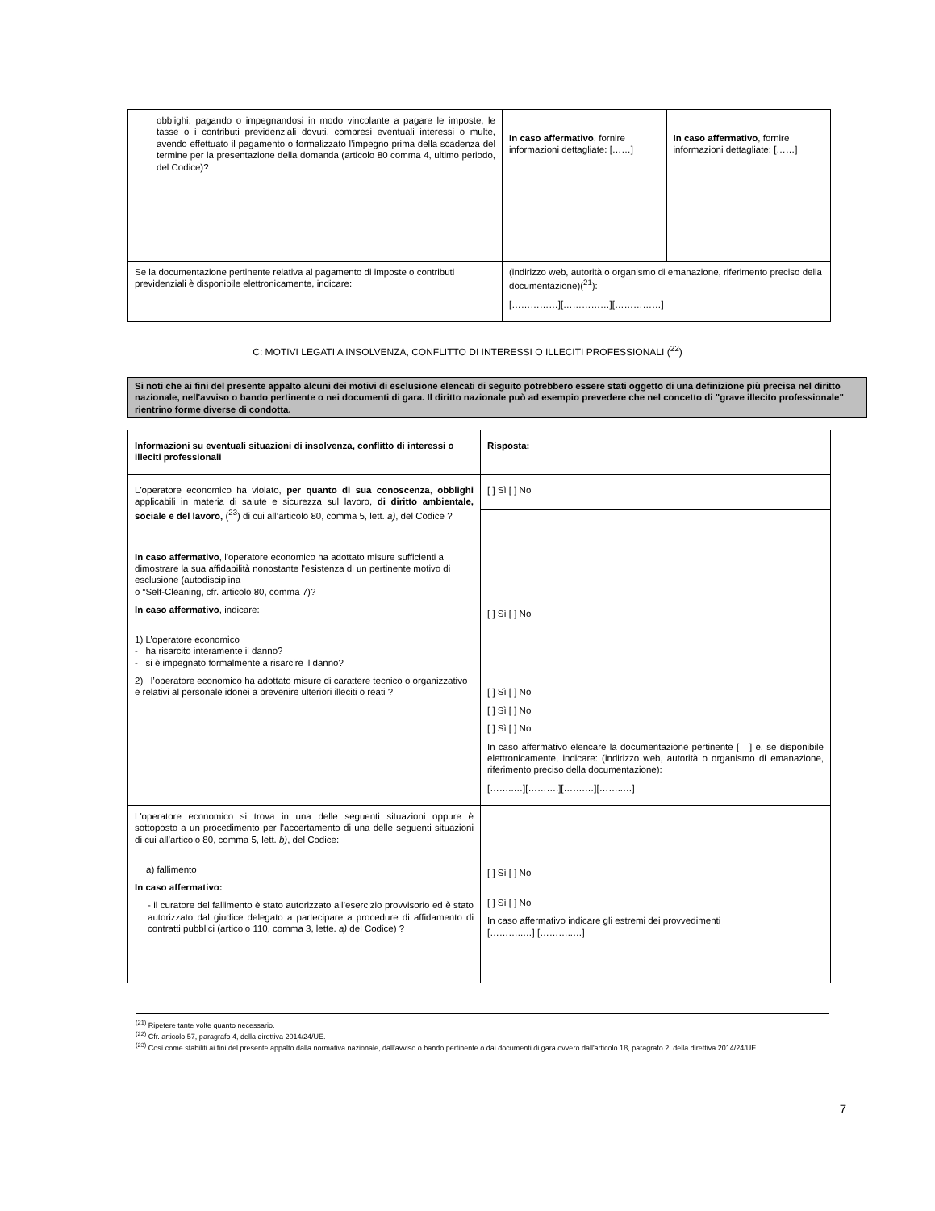| obblighi, pagando o impegnandosi in modo vincolante a pagare le imposte, le tasse o i contributi previdenziali dovuti, compresi eventuali interessi o multe, avendo effettuato il pagamento o formalizzato l’impegno prima della scadenza del termine per la presentazione della domanda (articolo 80 comma 4, ultimo periodo, del Codice)? | In caso affermativo , fornire informazioni dettagliate: [……] | In caso affermativo , fornire informazioni dettagliate: [……] |
| Se la documentazione pertinente relativa al pagamento di imposte o contributi previdenziali è disponibile elettronicamente, indicare: | (indirizzo web, autorità o organismo di emanazione, riferimento preciso della documentazione)(<sup>21</sup>): [……………][……………][……………] | |
C: MOTIVI LEGATI A INSOLVENZA, CONFLITTO DI INTERESSI O ILLECITI PROFESSIONALI (<sup>22</sup>)
Si noti che ai fini del presente appalto alcuni dei motivi di esclusione elencati di seguito potrebbero essere stati oggetto di una definizione più precisa nel diritto nazionale, nell'avviso o bando pertinente o nei documenti di gara. Il diritto nazionale può ad esempio prevedere che nel concetto di "grave illecito professionale" rientrino forme diverse di condotta.
| Informazioni su eventuali situazioni di insolvenza, conflitto di interessi o illeciti professionali | Risposta: |
| L'operatore economico ha violato, per quanto di sua conoscenza , obblighi applicabili in materia di salute e sicurezza sul lavoro, di diritto ambientale, sociale e del lavoro, (<sup>23</sup>) di cui all’articolo 80, comma 5, lett. a) , del Codice ? In caso affermativo , l'operatore economico ha adottato misure sufficienti a dimostrare la sua affidabilità nonostante l'esistenza di un pertinente motivo di esclusione (autodisciplina o “Self-Cleaning, cfr. articolo 80, comma 7)? In caso affermativo , indicare: 1) L’operatore economico - ha risarcito interamente il danno? - si è impegnato formalmente a risarcire il danno? 2) l’operatore economico ha adottato misure di carattere tecnico o organizzativo e relativi al personale idonei a prevenire ulteriori illeciti o reati ? | [ ] Sì [ ] No |
| | [ ] Sì [ ] No [ ] Sì [ ] No [ ] Sì [ ] No [ ] Sì [ ] No In caso affermativo elencare la documentazione pertinente [ ] e, se disponibile elettronicamente, indicare: (indirizzo web, autorità o organismo di emanazione, riferimento preciso della documentazione): [……..…][……….][…….…][……..…] |
| L'operatore economico si trova in una delle seguenti situazioni oppure è sottoposto a un procedimento per l’accertamento di una delle seguenti situazioni di cui all’articolo 80, comma 5, lett. b) , del Codice: a) fallimento In caso affermativo: - il curatore del fallimento è stato autorizzato all’esercizio provvisorio ed è stato autorizzato dal giudice delegato a partecipare a procedure di affidamento di contratti pubblici (articolo 110, comma 3, lette. a) del Codice) ? | [ ] Sì [ ] No [ ] Sì [ ] No In caso affermativo indicare gli estremi dei provvedimenti [………..…] [………..…] |
<sup>(21)</sup> Ripetere tante volte quanto necessario.
<sup>(22)</sup> Cfr. articolo 57, paragrafo 4, della direttiva 2014/24/UE.
<sup>(23)</sup> Così come stabiliti ai fini del presente appalto dalla normativa nazionale, dall'avviso o bando pertinente o dai documenti di gara ovvero dall'articolo 18, paragrafo 2, della direttiva 2014/24/UE.
7